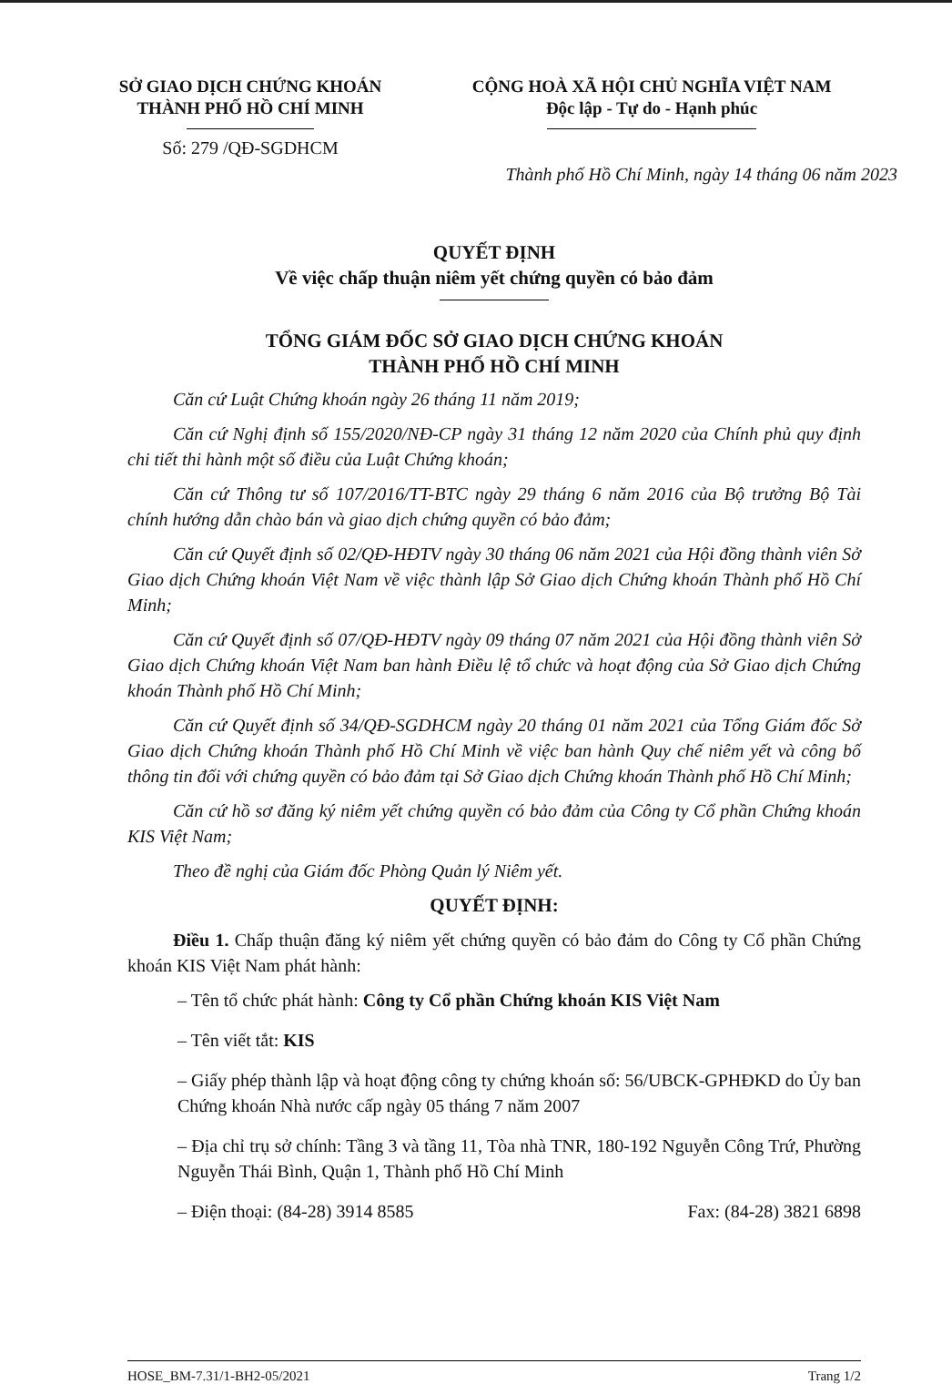SỞ GIAO DỊCH CHỨNG KHOÁN
THÀNH PHỐ HỒ CHÍ MINH
Số: 279 /QĐ-SGDHCM
CỘNG HOÀ XÃ HỘI CHỦ NGHĨA VIỆT NAM
Độc lập - Tự do - Hạnh phúc
Thành phố Hồ Chí Minh, ngày 14 tháng 06 năm 2023
QUYẾT ĐỊNH
Về việc chấp thuận niêm yết chứng quyền có bảo đảm
TỔNG GIÁM ĐỐC SỞ GIAO DỊCH CHỨNG KHOÁN
THÀNH PHỐ HỒ CHÍ MINH
Căn cứ Luật Chứng khoán ngày 26 tháng 11 năm 2019;
Căn cứ Nghị định số 155/2020/NĐ-CP ngày 31 tháng 12 năm 2020 của Chính phủ quy định chi tiết thi hành một số điều của Luật Chứng khoán;
Căn cứ Thông tư số 107/2016/TT-BTC ngày 29 tháng 6 năm 2016 của Bộ trưởng Bộ Tài chính hướng dẫn chào bán và giao dịch chứng quyền có bảo đảm;
Căn cứ Quyết định số 02/QĐ-HĐTV ngày 30 tháng 06 năm 2021 của Hội đồng thành viên Sở Giao dịch Chứng khoán Việt Nam về việc thành lập Sở Giao dịch Chứng khoán Thành phố Hồ Chí Minh;
Căn cứ Quyết định số 07/QĐ-HĐTV ngày 09 tháng 07 năm 2021 của Hội đồng thành viên Sở Giao dịch Chứng khoán Việt Nam ban hành Điều lệ tổ chức và hoạt động của Sở Giao dịch Chứng khoán Thành phố Hồ Chí Minh;
Căn cứ Quyết định số 34/QĐ-SGDHCM ngày 20 tháng 01 năm 2021 của Tổng Giám đốc Sở Giao dịch Chứng khoán Thành phố Hồ Chí Minh về việc ban hành Quy chế niêm yết và công bố thông tin đối với chứng quyền có bảo đảm tại Sở Giao dịch Chứng khoán Thành phố Hồ Chí Minh;
Căn cứ hồ sơ đăng ký niêm yết chứng quyền có bảo đảm của Công ty Cổ phần Chứng khoán KIS Việt Nam;
Theo đề nghị của Giám đốc Phòng Quản lý Niêm yết.
QUYẾT ĐỊNH:
Điều 1. Chấp thuận đăng ký niêm yết chứng quyền có bảo đảm do Công ty Cổ phần Chứng khoán KIS Việt Nam phát hành:
– Tên tổ chức phát hành: Công ty Cổ phần Chứng khoán KIS Việt Nam
– Tên viết tắt: KIS
– Giấy phép thành lập và hoạt động công ty chứng khoán số: 56/UBCK-GPHĐKD do Ủy ban Chứng khoán Nhà nước cấp ngày 05 tháng 7 năm 2007
– Địa chỉ trụ sở chính: Tầng 3 và tầng 11, Tòa nhà TNR, 180-192 Nguyễn Công Trứ, Phường Nguyễn Thái Bình, Quận 1, Thành phố Hồ Chí Minh
– Điện thoại: (84-28) 3914 8585 Fax: (84-28) 3821 6898
HOSE_BM-7.31/1-BH2-05/2021 Trang 1/2